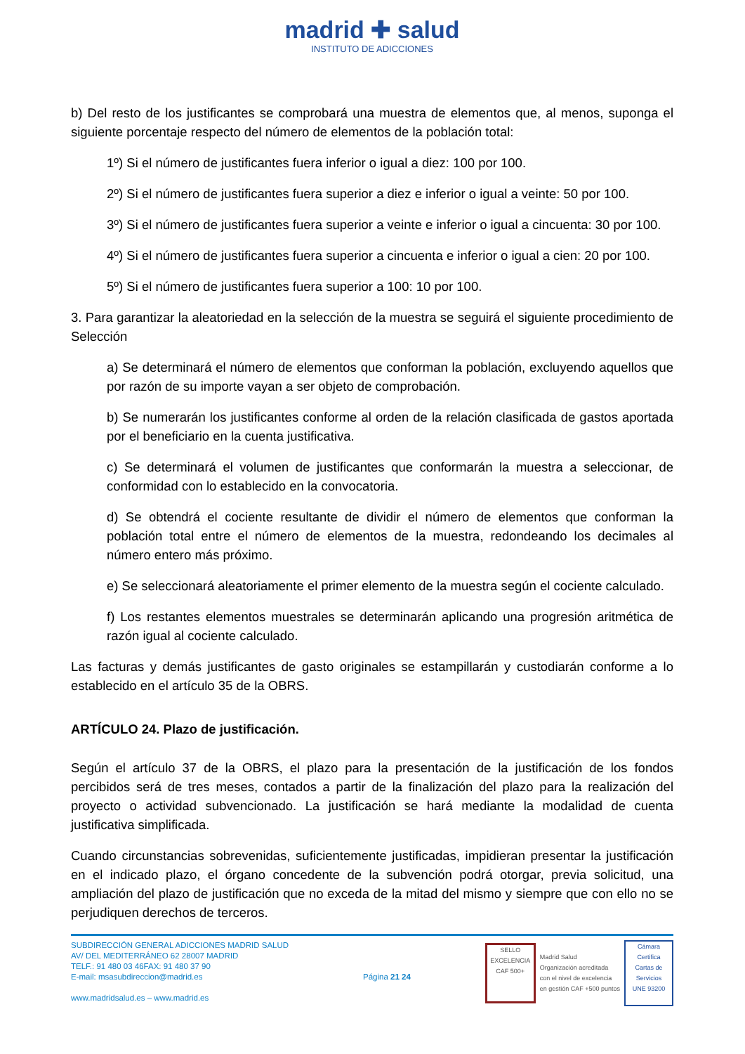madrid ✚ salud
INSTITUTO DE ADICCIONES
b) Del resto de los justificantes se comprobará una muestra de elementos que, al menos, suponga el siguiente porcentaje respecto del número de elementos de la población total:
1º) Si el número de justificantes fuera inferior o igual a diez: 100 por 100.
2º) Si el número de justificantes fuera superior a diez e inferior o igual a veinte: 50 por 100.
3º) Si el número de justificantes fuera superior a veinte e inferior o igual a cincuenta: 30 por 100.
4º) Si el número de justificantes fuera superior a cincuenta e inferior o igual a cien: 20 por 100.
5º) Si el número de justificantes fuera superior a 100: 10 por 100.
3. Para garantizar la aleatoriedad en la selección de la muestra se seguirá el siguiente procedimiento de Selección
a) Se determinará el número de elementos que conforman la población, excluyendo aquellos que por razón de su importe vayan a ser objeto de comprobación.
b) Se numerarán los justificantes conforme al orden de la relación clasificada de gastos aportada por el beneficiario en la cuenta justificativa.
c) Se determinará el volumen de justificantes que conformarán la muestra a seleccionar, de conformidad con lo establecido en la convocatoria.
d) Se obtendrá el cociente resultante de dividir el número de elementos que conforman la población total entre el número de elementos de la muestra, redondeando los decimales al número entero más próximo.
e) Se seleccionará aleatoriamente el primer elemento de la muestra según el cociente calculado.
f) Los restantes elementos muestrales se determinarán aplicando una progresión aritmética de razón igual al cociente calculado.
Las facturas y demás justificantes de gasto originales se estampillarán y custodiarán conforme a lo establecido en el artículo 35 de la OBRS.
ARTÍCULO 24. Plazo de justificación.
Según el artículo 37 de la OBRS, el plazo para la presentación de la justificación de los fondos percibidos será de tres meses, contados a partir de la finalización del plazo para la realización del proyecto o actividad subvencionado. La justificación se hará mediante la modalidad de cuenta justificativa simplificada.
Cuando circunstancias sobrevenidas, suficientemente justificadas, impidieran presentar la justificación en el indicado plazo, el órgano concedente de la subvención podrá otorgar, previa solicitud, una ampliación del plazo de justificación que no exceda de la mitad del mismo y siempre que con ello no se perjudiquen derechos de terceros.
SUBDIRECCIÓN GENERAL ADICCIONES MADRID SALUD
AV/ DEL MEDITERRÁNEO 62 28007 MADRID
TELF.: 91 480 03 46FAX: 91 480 37 90
E-mail: msasubdireccion@madrid.es
www.madridsalud.es – www.madrid.es
Página 21 24
SELLO EXCELENCIA CAF 500+
Madrid Salud
Organización acreditada
con el nivel de excelencia
en gestión CAF +500 puntos
Cámara Certifica
Cartas de Servicios
UNE 93200